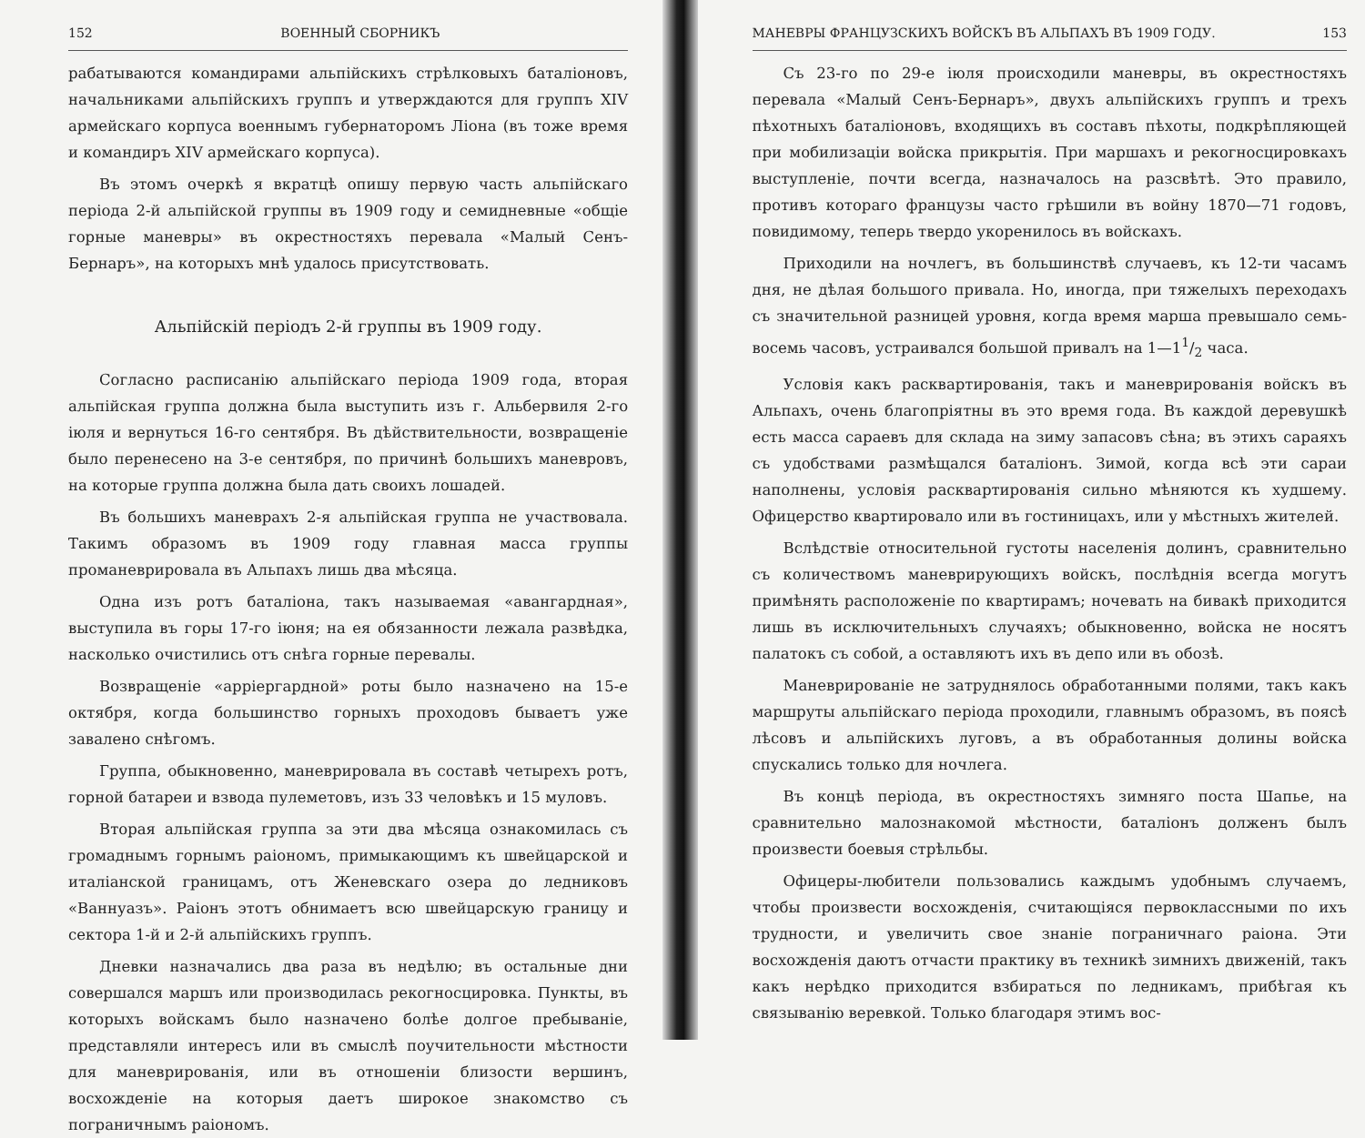152 ВОЕННЫЙ СБОРНИКЪ
рабатываются командирами альпійскихъ стрѣлковыхъ баталіоновъ, начальниками альпійскихъ группъ и утверждаются для группъ XIV армейскаго корпуса военнымъ губернаторомъ Ліона (въ тоже время и командиръ XIV армейскаго корпуса).
Въ этомъ очеркѣ я вкратцѣ опишу первую часть альпійскаго періода 2-й альпійской группы въ 1909 году и семидневные «общіе горные маневры» въ окрестностяхъ перевала «Малый Сенъ-Бернаръ», на которыхъ мнѣ удалось присутствовать.
Альпійскій періодъ 2-й группы въ 1909 году.
Согласно расписанію альпійскаго періода 1909 года, вторая альпійская группа должна была выступить изъ г. Альбервиля 2-го іюля и вернуться 16-го сентября. Въ дѣйствительности, возвращеніе было перенесено на 3-е сентября, по причинѣ большихъ маневровъ, на которые группа должна была дать своихъ лошадей.
Въ большихъ маневрахъ 2-я альпійская группа не участвовала. Такимъ образомъ въ 1909 году главная масса группы проманеврировала въ Альпахъ лишь два мѣсяца.
Одна изъ ротъ баталіона, такъ называемая «авангардная», выступила въ горы 17-го іюня; на ея обязанности лежала развѣдка, насколько очистились отъ снѣга горные перевалы.
Возвращеніе «арріергардной» роты было назначено на 15-е октября, когда большинство горныхъ проходовъ бываетъ уже завалено снѣгомъ.
Группа, обыкновенно, маневрировала въ составѣ четырехъ ротъ, горной батареи и взвода пулеметовъ, изъ 33 человѣкъ и 15 муловъ.
Вторая альпійская группа за эти два мѣсяца ознакомилась съ громаднымъ горнымъ раіономъ, примыкающимъ къ швейцарской и италіанской границамъ, отъ Женевскаго озера до ледниковъ «Ваннуазъ». Раіонъ этотъ обнимаетъ всю швейцарскую границу и сектора 1-й и 2-й альпійскихъ группъ.
Дневки назначались два раза въ недѣлю; въ остальные дни совершался маршъ или производилась рекогносцировка. Пункты, въ которыхъ войскамъ было назначено болѣе долгое пребываніе, представляли интересъ или въ смыслѣ поучительности мѣстности для маневрированія, или въ отношеніи близости вершинъ, восхожденіе на которыя даетъ широкое знакомство съ пограничнымъ раіономъ.
МАНЕВРЫ ФРАНЦУЗСКИХЪ ВОЙСКЪ ВЪ АЛЬПАХЪ ВЪ 1909 ГОДУ. 153
Съ 23-го по 29-е іюля происходили маневры, въ окрестностяхъ перевала «Малый Сенъ-Бернаръ», двухъ альпійскихъ группъ и трехъ пѣхотныхъ баталіоновъ, входящихъ въ составъ пѣхоты, подкрѣпляющей при мобилизаціи войска прикрытія. При маршахъ и рекогносцировкахъ выступленіе, почти всегда, назначалось на разсвѣтѣ. Это правило, противъ котораго французы часто грѣшили въ войну 1870—71 годовъ, повидимому, теперь твердо укоренилось въ войскахъ.
Приходили на ночлегъ, въ большинствѣ случаевъ, къ 12-ти часамъ дня, не дѣлая большого привала. Но, иногда, при тяжелыхъ переходахъ съ значительной разницей уровня, когда время марша превышало семь-восемь часовъ, устраивался большой привалъ на 1—11/2 часа.
Условія какъ расквартированія, такъ и маневрированія войскъ въ Альпахъ, очень благопріятны въ это время года. Въ каждой деревушкѣ есть масса сараевъ для склада на зиму запасовъ сѣна; въ этихъ сараяхъ съ удобствами размѣщался баталіонъ. Зимой, когда всѣ эти сараи наполнены, условія расквартированія сильно мѣняются къ худшему. Офицерство квартировало или въ гостиницахъ, или у мѣстныхъ жителей.
Вслѣдствіе относительной густоты населенія долинъ, сравнительно съ количествомъ маневрирующихъ войскъ, послѣднія всегда могутъ примѣнять расположеніе по квартирамъ; ночевать на бивакѣ приходится лишь въ исключительныхъ случаяхъ; обыкновенно, войска не носятъ палатокъ съ собой, а оставляютъ ихъ въ депо или въ обозѣ.
Маневрированіе не затруднялось обработанными полями, такъ какъ маршруты альпійскаго періода проходили, главнымъ образомъ, въ поясѣ лѣсовъ и альпійскихъ луговъ, а въ обработанныя долины войска спускались только для ночлега.
Въ концѣ періода, въ окрестностяхъ зимняго поста Шапье, на сравнительно малознакомой мѣстности, баталіонъ долженъ былъ произвести боевыя стрѣльбы.
Офицеры-любители пользовались каждымъ удобнымъ случаемъ, чтобы произвести восхожденія, считающіяся первоклассными по ихъ трудности, и увеличить свое знаніе пограничнаго раіона. Эти восхожденія даютъ отчасти практику въ техникѣ зимнихъ движеній, такъ какъ нерѣдко приходится взбираться по ледникамъ, прибѣгая къ связыванію веревкой. Только благодаря этимъ вос-